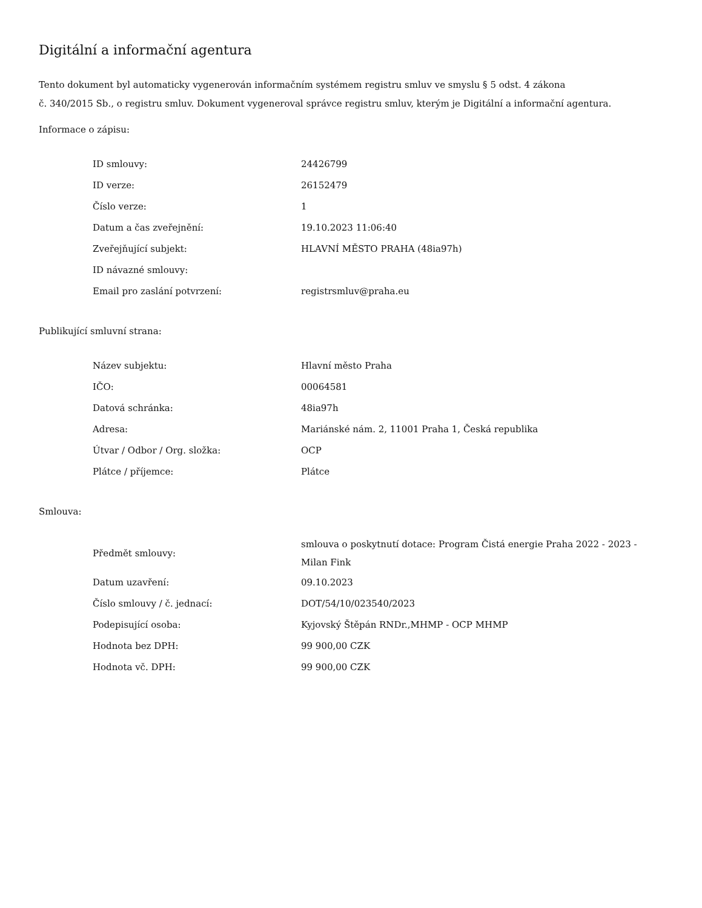Digitální a informační agentura
Tento dokument byl automaticky vygenerován informačním systémem registru smluv ve smyslu § 5 odst. 4 zákona
č. 340/2015 Sb., o registru smluv. Dokument vygeneroval správce registru smluv, kterým je Digitální a informační agentura.
Informace o zápisu:
| ID smlouvy: | 24426799 |
| ID verze: | 26152479 |
| Číslo verze: | 1 |
| Datum a čas zveřejnění: | 19.10.2023 11:06:40 |
| Zveřejňující subjekt: | HLAVNÍ MĚSTO PRAHA (48ia97h) |
| ID návazné smlouvy: | |
| Email pro zaslání potvrzení: | registrsmluv@praha.eu |
Publikující smluvní strana:
| Název subjektu: | Hlavní město Praha |
| IČO: | 00064581 |
| Datová schránka: | 48ia97h |
| Adresa: | Mariánské nám. 2, 11001 Praha 1, Česká republika |
| Útvar / Odbor / Org. složka: | OCP |
| Plátce / příjemce: | Plátce |
Smlouva:
| Předmět smlouvy: | smlouva o poskytnutí dotace: Program Čistá energie Praha 2022 - 2023 - Milan Fink |
| Datum uzavření: | 09.10.2023 |
| Číslo smlouvy / č. jednací: | DOT/54/10/023540/2023 |
| Podepisující osoba: | Kyjovský Štěpán RNDr.,MHMP - OCP MHMP |
| Hodnota bez DPH: | 99 900,00 CZK |
| Hodnota vč. DPH: | 99 900,00 CZK |